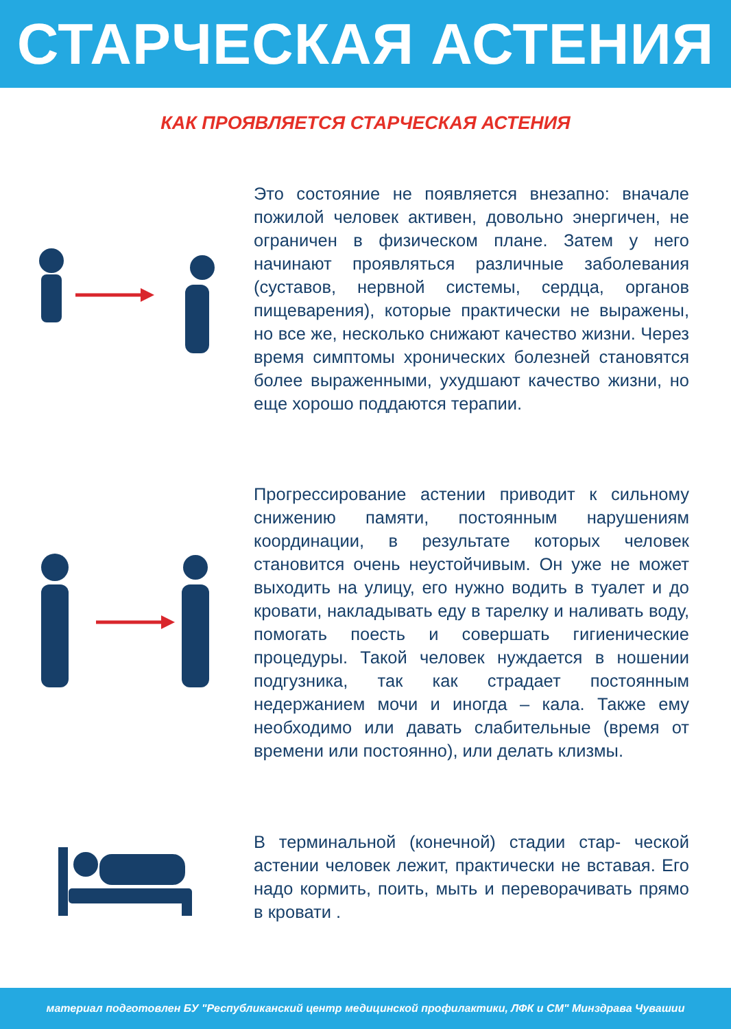СТАРЧЕСКАЯ АСТЕНИЯ
КАК ПРОЯВЛЯЕТСЯ СТАРЧЕСКАЯ АСТЕНИЯ
Это состояние не появляется внезапно: вначале пожилой человек активен, довольно энергичен, не ограничен в физическом плане. Затем у него начинают проявляться различные заболевания (суставов, нервной системы, сердца, органов пищеварения), которые практически не выражены, но все же, несколько снижают качество жизни. Через время симптомы хронических болезней становятся более выраженными, ухудшают качество жизни, но еще хорошо поддаются терапии.
Прогрессирование астении приводит к сильному снижению памяти, постоянным нарушениям координации, в результате которых человек становится очень неустойчивым. Он уже не может выходить на улицу, его нужно водить в туалет и до кровати, накладывать еду в тарелку и наливать воду, помогать поесть и совершать гигиенические процедуры. Такой человек нуждается в ношении подгузника, так как страдает постоянным недержанием мочи и иногда – кала. Также ему необходимо или давать слабительные (время от времени или постоянно), или делать клизмы.
В терминальной (конечной) стадии стар- ческой астении человек лежит, практически не вставая. Его надо кормить, поить, мыть и переворачивать прямо в кровати .
материал подготовлен БУ "Республиканский центр медицинской профилактики, ЛФК и СМ" Минздрава Чувашии